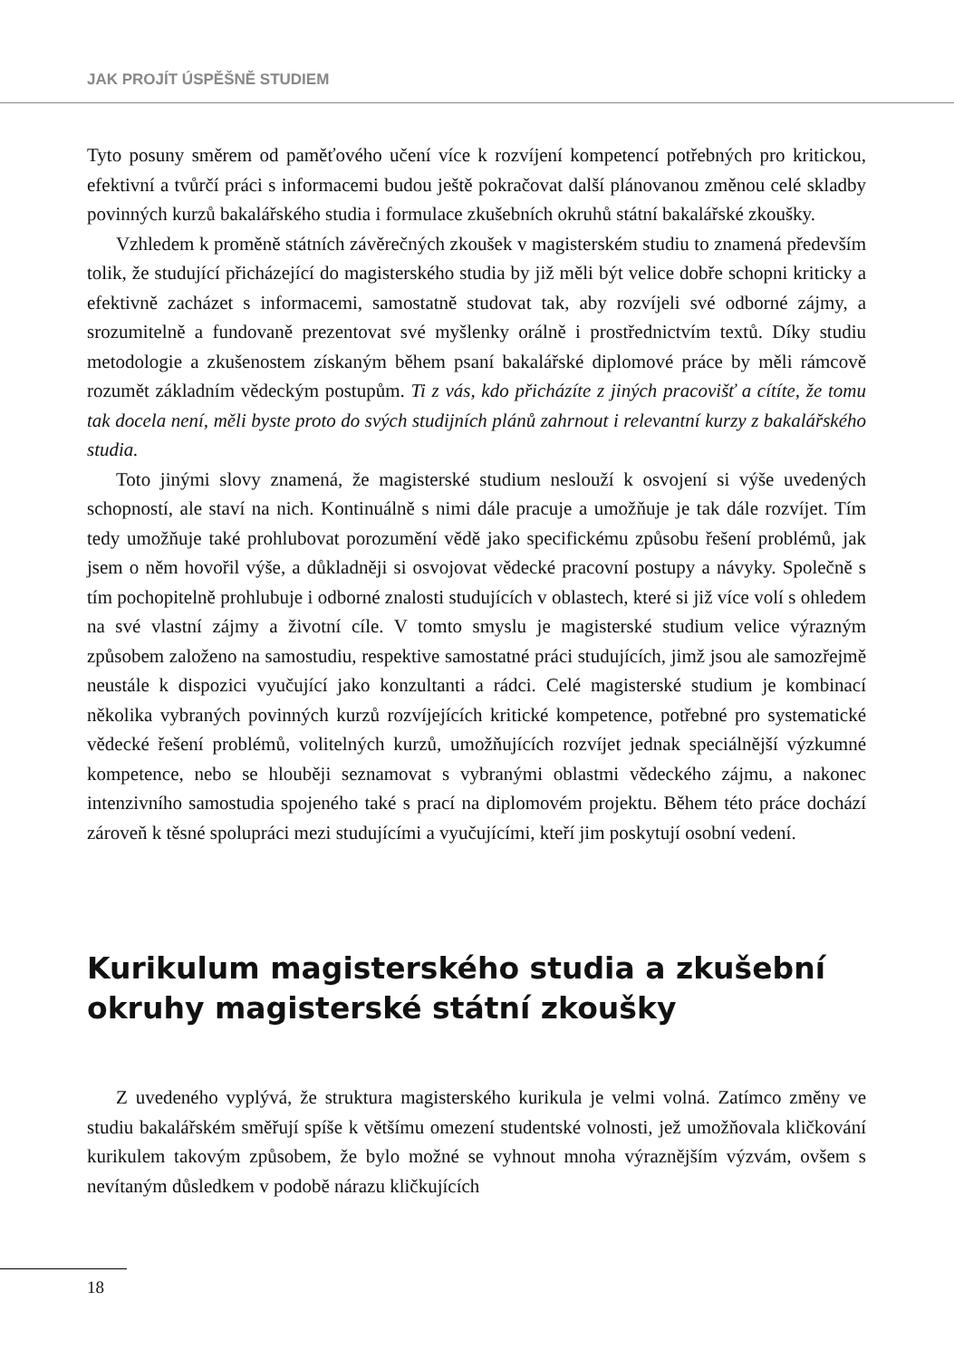JAK PROJÍT ÚSPĚŠNĚ STUDIEM
Tyto posuny směrem od paměťového učení více k rozvíjení kompetencí potřebných pro kritickou, efektivní a tvůrčí práci s informacemi budou ještě pokračovat další plánovanou změnou celé skladby povinných kurzů bakalářského studia i formulace zkušebních okruhů státní bakalářské zkoušky.
Vzhledem k proměně státních závěrečných zkoušek v magisterském studiu to znamená především tolik, že studující přicházející do magisterského studia by již měli být velice dobře schopni kriticky a efektivně zacházet s informacemi, samostatně studovat tak, aby rozvíjeli své odborné zájmy, a srozumitelně a fundovaně prezentovat své myšlenky orálně i prostřednictvím textů. Díky studiu metodologie a zkušenostem získaným během psaní bakalářské diplomové práce by měli rámcově rozumět základním vědeckým postupům. Ti z vás, kdo přicházíte z jiných pracovišť a cítíte, že tomu tak docela není, měli byste proto do svých studijních plánů zahrnout i relevantní kurzy z bakalářského studia.
Toto jinými slovy znamená, že magisterské studium neslouží k osvojení si výše uvedených schopností, ale staví na nich. Kontinuálně s nimi dále pracuje a umožňuje je tak dále rozvíjet. Tím tedy umožňuje také prohlubovat porozumění vědě jako specifickému způsobu řešení problémů, jak jsem o něm hovořil výše, a důkladněji si osvojovat vědecké pracovní postupy a návyky. Společně s tím pochopitelně prohlubuje i odborné znalosti studujících v oblastech, které si již více volí s ohledem na své vlastní zájmy a životní cíle. V tomto smyslu je magisterské studium velice výrazným způsobem založeno na samostudiu, respektive samostatné práci studujících, jimž jsou ale samozřejmě neustále k dispozici vyučující jako konzultanti a rádci. Celé magisterské studium je kombinací několika vybraných povinných kurzů rozvíjejících kritické kompetence, potřebné pro systematické vědecké řešení problémů, volitelných kurzů, umožňujících rozvíjet jednak speciálnější výzkumné kompetence, nebo se hlouběji seznamovat s vybranými oblastmi vědeckého zájmu, a nakonec intenzivního samostudia spojeného také s prací na diplomovém projektu. Během této práce dochází zároveň k těsné spolupráci mezi studujícími a vyučujícími, kteří jim poskytují osobní vedení.
Kurikulum magisterského studia a zkušební okruhy magisterské státní zkoušky
Z uvedeného vyplývá, že struktura magisterského kurikula je velmi volná. Zatímco změny ve studiu bakalářském směřují spíše k většímu omezení studentské volnosti, jež umožňovala kličkování kurikulem takovým způsobem, že bylo možné se vyhnout mnoha výraznějším výzvám, ovšem s nevítaným důsledkem v podobě nárazu kličkujících
18